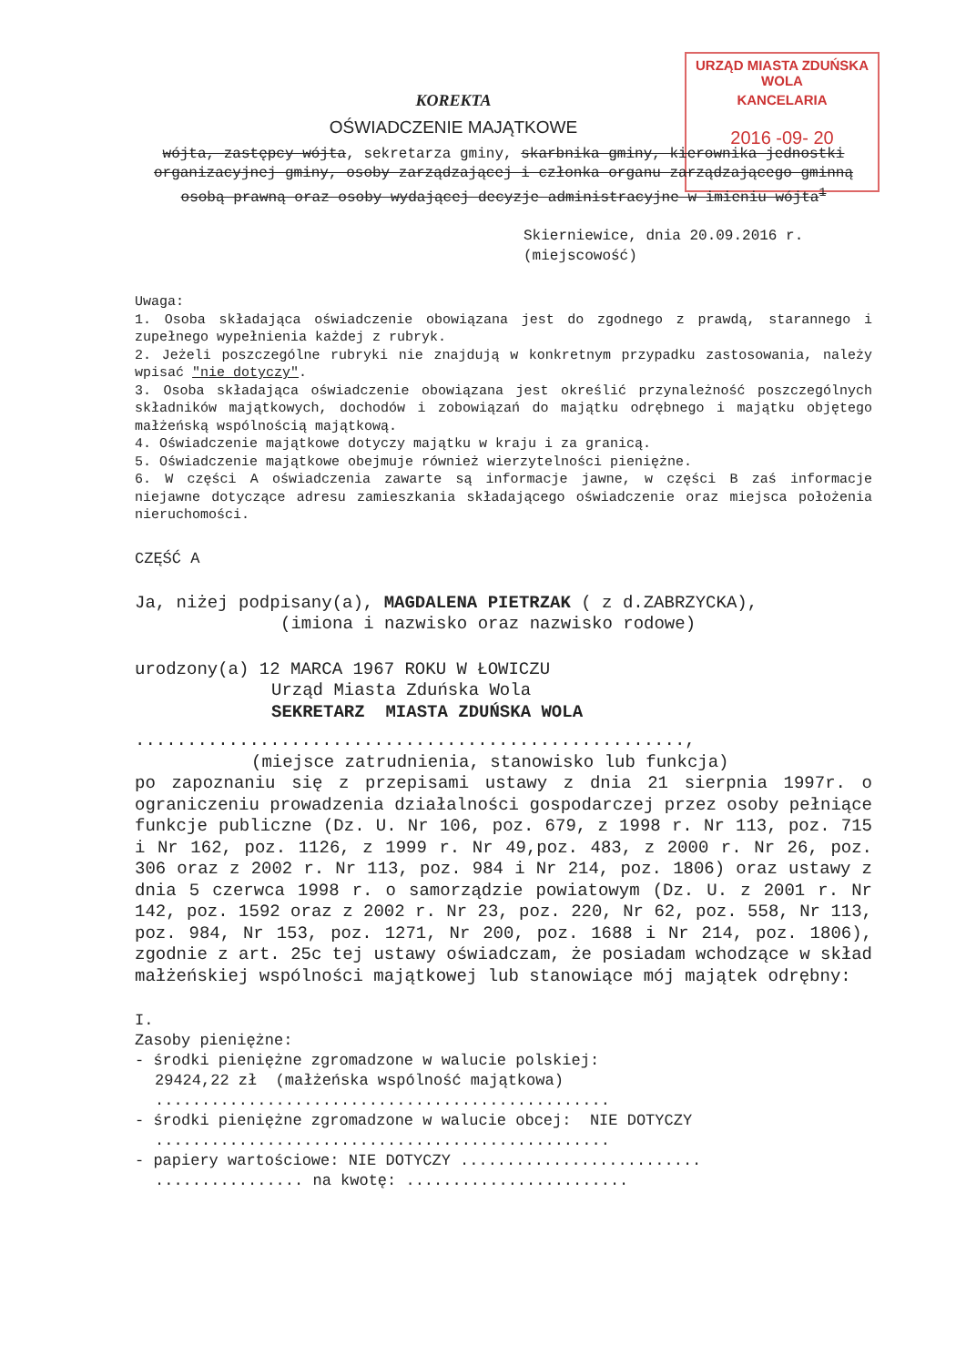URZĄD MIASTA ZDUŃSKA WOLA
KANCELARIA
2016 -09- 20
KOREKTA
OŚWIADCZENIE MAJĄTKOWE
wójta, zastępcy wójta, sekretarza gminy, skarbnika gminy, kierownika jednostki organizacyjnej gminy, osoby zarządzającej i członka organu zarządzającego gminną osobą prawną oraz osoby wydającej decyzje administracyjne w imieniu wójta<sup>1</sup>
Skierniewice, dnia 20.09.2016 r.
(miejscowość)
Uwaga:
1. Osoba składająca oświadczenie obowiązana jest do zgodnego z prawdą, starannego i zupełnego wypełnienia każdej z rubryk.
2. Jeżeli poszczególne rubryki nie znajdują w konkretnym przypadku zastosowania, należy wpisać "nie dotyczy".
3. Osoba składająca oświadczenie obowiązana jest określić przynależność poszczególnych składników majątkowych, dochodów i zobowiązań do majątku odrębnego i majątku objętego małżeńską wspólnością majątkową.
4. Oświadczenie majątkowe dotyczy majątku w kraju i za granicą.
5. Oświadczenie majątkowe obejmuje również wierzytelności pieniężne.
6. W części A oświadczenia zawarte są informacje jawne, w części B zaś informacje niejawne dotyczące adresu zamieszkania składającego oświadczenie oraz miejsca położenia nieruchomości.
CZĘŚĆ A
Ja, niżej podpisany(a), MAGDALENA PIETRZAK ( z d.ZABRZYCKA),
(imiona i nazwisko oraz nazwisko rodowe)
urodzony(a) 12 MARCA 1967 ROKU W ŁOWICZU
Urząd Miasta Zduńska Wola
SEKRETARZ MIASTA ZDUŃSKA WOLA
.....................................................,
(miejsce zatrudnienia, stanowisko lub funkcja)
po zapoznaniu się z przepisami ustawy z dnia 21 sierpnia 1997r. o ograniczeniu prowadzenia działalności gospodarczej przez osoby pełniące funkcje publiczne (Dz. U. Nr 106, poz. 679, z 1998 r. Nr 113, poz. 715 i Nr 162, poz. 1126, z 1999 r. Nr 49,poz. 483, z 2000 r. Nr 26, poz. 306 oraz z 2002 r. Nr 113, poz. 984 i Nr 214, poz. 1806) oraz ustawy z dnia 5 czerwca 1998 r. o samorządzie powiatowym (Dz. U. z 2001 r. Nr 142, poz. 1592 oraz z 2002 r. Nr 23, poz. 220, Nr 62, poz. 558, Nr 113, poz. 984, Nr 153, poz. 1271, Nr 200, poz. 1688 i Nr 214, poz. 1806), zgodnie z art. 25c tej ustawy oświadczam, że posiadam wchodzące w skład małżeńskiej wspólności majątkowej lub stanowiące mój majątek odrębny:
I.
Zasoby pieniężne:
- środki pieniężne zgromadzone w walucie polskiej:
29424,22 zł (małżeńska wspólność majątkowa)
.................................................
- środki pieniężne zgromadzone w walucie obcej: NIE DOTYCZY
.................................................
- papiery wartościowe: NIE DOTYCZY ..........................
................ na kwotę: ........................